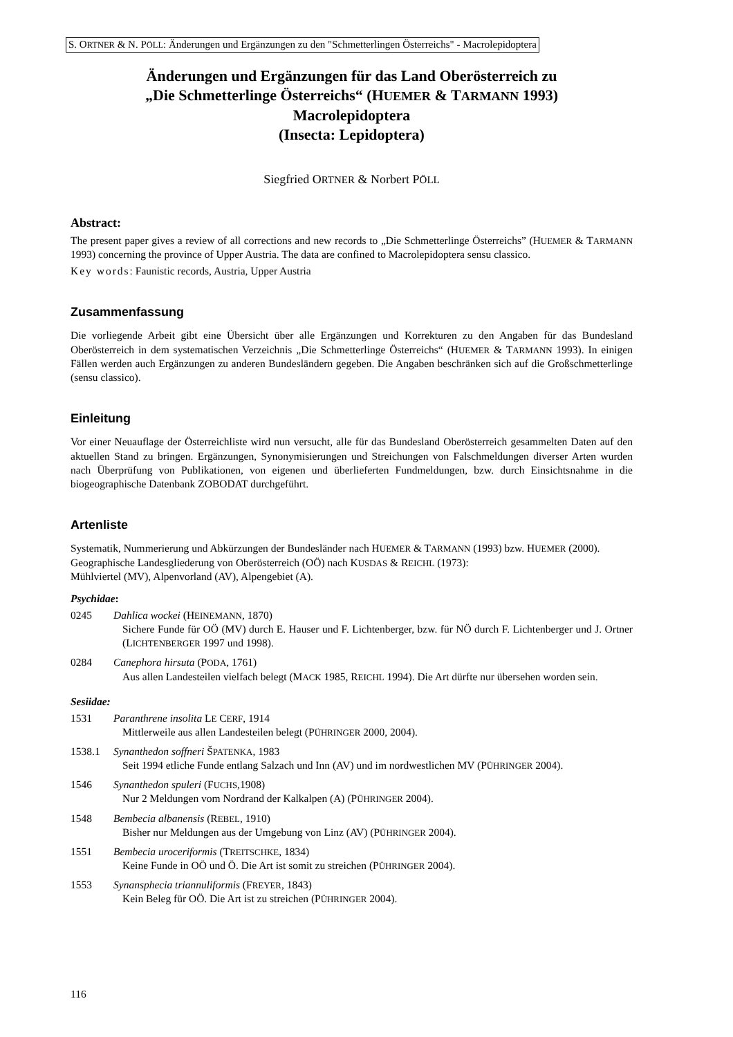S. ORTNER & N. PÖLL: Änderungen und Ergänzungen zu den "Schmetterlingen Österreichs" - Macrolepidoptera
Änderungen und Ergänzungen für das Land Oberösterreich zu
„Die Schmetterlinge Österreichs“ (HUEMER & TARMANN 1993)
Macrolepidoptera
(Insecta: Lepidoptera)
Siegfried ORTNER & Norbert PÖLL
Abstract:
The present paper gives a review of all corrections and new records to „Die Schmetterlinge Österreichs” (HUEMER & TARMANN 1993) concerning the province of Upper Austria. The data are confined to Macrolepidoptera sensu classico.
Key words: Faunistic records, Austria, Upper Austria
Zusammenfassung
Die vorliegende Arbeit gibt eine Übersicht über alle Ergänzungen und Korrekturen zu den Angaben für das Bundesland Oberösterreich in dem systematischen Verzeichnis „Die Schmetterlinge Österreichs“ (HUEMER & TARMANN 1993). In einigen Fällen werden auch Ergänzungen zu anderen Bundesländern gegeben. Die Angaben beschränken sich auf die Großschmetterlinge (sensu classico).
Einleitung
Vor einer Neuauflage der Österreichliste wird nun versucht, alle für das Bundesland Oberösterreich gesammelten Daten auf den aktuellen Stand zu bringen. Ergänzungen, Synonymisierungen und Streichungen von Falschmeldungen diverser Arten wurden nach Überprüfung von Publikationen, von eigenen und überlieferten Fundmeldungen, bzw. durch Einsichtsnahme in die biogeographische Datenbank ZOBODAT durchgeführt.
Artenliste
Systematik, Nummerierung und Abkürzungen der Bundesländer nach HUEMER & TARMANN (1993) bzw. HUEMER (2000).
Geographische Landesgliederung von Oberösterreich (OÖ) nach KUSDAS & REICHL (1973):
Mühlviertel (MV), Alpenvorland (AV), Alpengebiet (A).
Psychidae:
0245 Dahlica wockei (HEINEMANN, 1870)
Sichere Funde für OÖ (MV) durch E. Hauser und F. Lichtenberger, bzw. für NÖ durch F. Lichtenberger und J. Ortner (LICHTENBERGER 1997 und 1998).
0284 Canephora hirsuta (PODA, 1761)
Aus allen Landesteilen vielfach belegt (MACK 1985, REICHL 1994). Die Art dürfte nur übersehen worden sein.
Sesiidae:
1531 Paranthrene insolita LE CERF, 1914
Mittlerweile aus allen Landesteilen belegt (PÜHRINGER 2000, 2004).
1538.1 Synanthedon soffneri ŠPATENKA, 1983
Seit 1994 etliche Funde entlang Salzach und Inn (AV) und im nordwestlichen MV (PÜHRINGER 2004).
1546 Synanthedon spuleri (FUCHS,1908)
Nur 2 Meldungen vom Nordrand der Kalkalpen (A) (PÜHRINGER 2004).
1548 Bembecia albanensis (REBEL, 1910)
Bisher nur Meldungen aus der Umgebung von Linz (AV) (PÜHRINGER 2004).
1551 Bembecia uroceriformis (TREITSCHKE, 1834)
Keine Funde in OÖ und Ö. Die Art ist somit zu streichen (PÜHRINGER 2004).
1553 Synansphecia triannuliformis (FREYER, 1843)
Kein Beleg für OÖ. Die Art ist zu streichen (PÜHRINGER 2004).
116